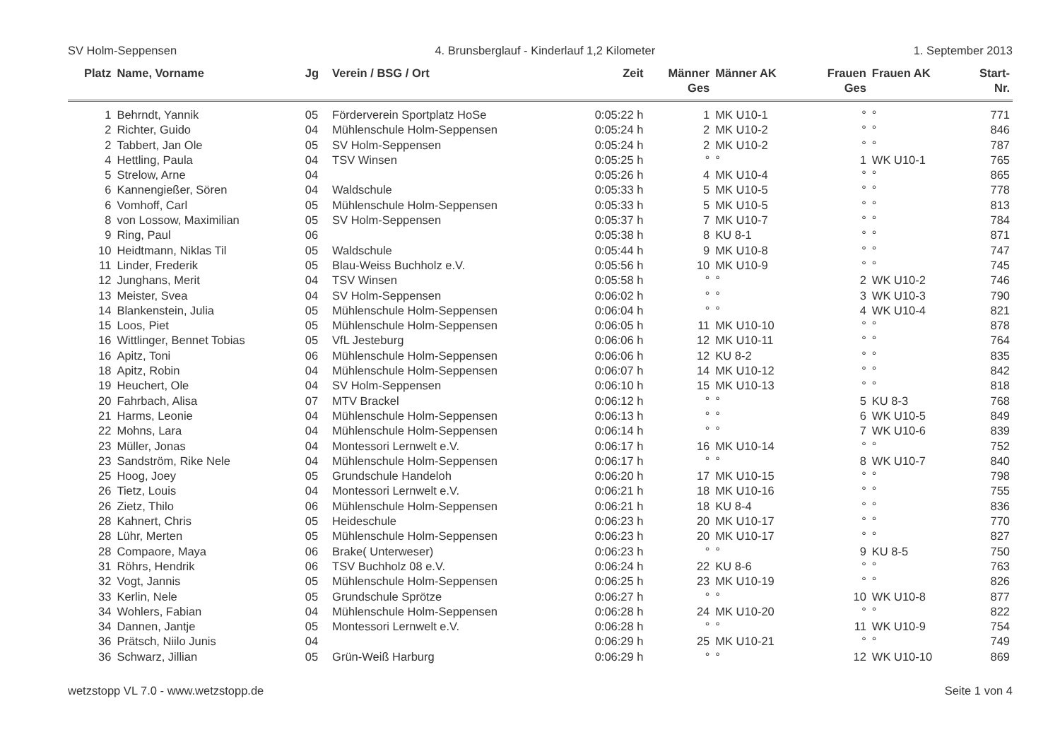SV Holm-Seppensen 4. Brunsberglauf - Kinderlauf 1,2 Kilometer 1. September 2013
| Platz | Name, Vorname | Jg | Verein / BSG / Ort | Zeit | Männer Ges | Männer AK | Frauen Ges | Frauen AK | Start- Nr. |
| --- | --- | --- | --- | --- | --- | --- | --- | --- | --- |
| 1 | Behrndt, Yannik | 05 | Förderverein Sportplatz HoSe | 0:05:22 h | 1 | MK U10-1 | ° | ° | 771 |
| 2 | Richter, Guido | 04 | Mühlenschule Holm-Seppensen | 0:05:24 h | 2 | MK U10-2 | ° | ° | 846 |
| 2 | Tabbert, Jan Ole | 05 | SV Holm-Seppensen | 0:05:24 h | 2 | MK U10-2 | ° | ° | 787 |
| 4 | Hettling, Paula | 04 | TSV Winsen | 0:05:25 h | ° | ° | 1 | WK U10-1 | 765 |
| 5 | Strelow, Arne | 04 | | 0:05:26 h | 4 | MK U10-4 | ° | ° | 865 |
| 6 | Kannengießer, Sören | 04 | Waldschule | 0:05:33 h | 5 | MK U10-5 | ° | ° | 778 |
| 6 | Vomhoff, Carl | 05 | Mühlenschule Holm-Seppensen | 0:05:33 h | 5 | MK U10-5 | ° | ° | 813 |
| 8 | von Lossow, Maximilian | 05 | SV Holm-Seppensen | 0:05:37 h | 7 | MK U10-7 | ° | ° | 784 |
| 9 | Ring, Paul | 06 | | 0:05:38 h | 8 | KU 8-1 | ° | ° | 871 |
| 10 | Heidtmann, Niklas Til | 05 | Waldschule | 0:05:44 h | 9 | MK U10-8 | ° | ° | 747 |
| 11 | Linder, Frederik | 05 | Blau-Weiss Buchholz e.V. | 0:05:56 h | 10 | MK U10-9 | ° | ° | 745 |
| 12 | Junghans, Merit | 04 | TSV Winsen | 0:05:58 h | ° | ° | 2 | WK U10-2 | 746 |
| 13 | Meister, Svea | 04 | SV Holm-Seppensen | 0:06:02 h | ° | ° | 3 | WK U10-3 | 790 |
| 14 | Blankenstein, Julia | 05 | Mühlenschule Holm-Seppensen | 0:06:04 h | ° | ° | 4 | WK U10-4 | 821 |
| 15 | Loos, Piet | 05 | Mühlenschule Holm-Seppensen | 0:06:05 h | 11 | MK U10-10 | ° | ° | 878 |
| 16 | Wittlinger, Bennet Tobias | 05 | VfL Jesteburg | 0:06:06 h | 12 | MK U10-11 | ° | ° | 764 |
| 16 | Apitz, Toni | 06 | Mühlenschule Holm-Seppensen | 0:06:06 h | 12 | KU 8-2 | ° | ° | 835 |
| 18 | Apitz, Robin | 04 | Mühlenschule Holm-Seppensen | 0:06:07 h | 14 | MK U10-12 | ° | ° | 842 |
| 19 | Heuchert, Ole | 04 | SV Holm-Seppensen | 0:06:10 h | 15 | MK U10-13 | ° | ° | 818 |
| 20 | Fahrbach, Alisa | 07 | MTV Brackel | 0:06:12 h | ° | ° | 5 | KU 8-3 | 768 |
| 21 | Harms, Leonie | 04 | Mühlenschule Holm-Seppensen | 0:06:13 h | ° | ° | 6 | WK U10-5 | 849 |
| 22 | Mohns, Lara | 04 | Mühlenschule Holm-Seppensen | 0:06:14 h | ° | ° | 7 | WK U10-6 | 839 |
| 23 | Müller, Jonas | 04 | Montessori Lernwelt e.V. | 0:06:17 h | 16 | MK U10-14 | ° | ° | 752 |
| 23 | Sandström, Rike Nele | 04 | Mühlenschule Holm-Seppensen | 0:06:17 h | ° | ° | 8 | WK U10-7 | 840 |
| 25 | Hoog, Joey | 05 | Grundschule Handeloh | 0:06:20 h | 17 | MK U10-15 | ° | ° | 798 |
| 26 | Tietz, Louis | 04 | Montessori Lernwelt e.V. | 0:06:21 h | 18 | MK U10-16 | ° | ° | 755 |
| 26 | Zietz, Thilo | 06 | Mühlenschule Holm-Seppensen | 0:06:21 h | 18 | KU 8-4 | ° | ° | 836 |
| 28 | Kahnert, Chris | 05 | Heideschule | 0:06:23 h | 20 | MK U10-17 | ° | ° | 770 |
| 28 | Lühr, Merten | 05 | Mühlenschule Holm-Seppensen | 0:06:23 h | 20 | MK U10-17 | ° | ° | 827 |
| 28 | Compaore, Maya | 06 | Brake( Unterweser) | 0:06:23 h | ° | ° | 9 | KU 8-5 | 750 |
| 31 | Röhrs, Hendrik | 06 | TSV Buchholz 08 e.V. | 0:06:24 h | 22 | KU 8-6 | ° | ° | 763 |
| 32 | Vogt, Jannis | 05 | Mühlenschule Holm-Seppensen | 0:06:25 h | 23 | MK U10-19 | ° | ° | 826 |
| 33 | Kerlin, Nele | 05 | Grundschule Sprötze | 0:06:27 h | ° | ° | 10 | WK U10-8 | 877 |
| 34 | Wohlers, Fabian | 04 | Mühlenschule Holm-Seppensen | 0:06:28 h | 24 | MK U10-20 | ° | ° | 822 |
| 34 | Dannen, Jantje | 05 | Montessori Lernwelt e.V. | 0:06:28 h | ° | ° | 11 | WK U10-9 | 754 |
| 36 | Prätsch, Niilo Junis | 04 | | 0:06:29 h | 25 | MK U10-21 | ° | ° | 749 |
| 36 | Schwarz, Jillian | 05 | Grün-Weiß Harburg | 0:06:29 h | ° | ° | 12 | WK U10-10 | 869 |
wetzstopp VL 7.0 - www.wetzstopp.de Seite 1 von 4